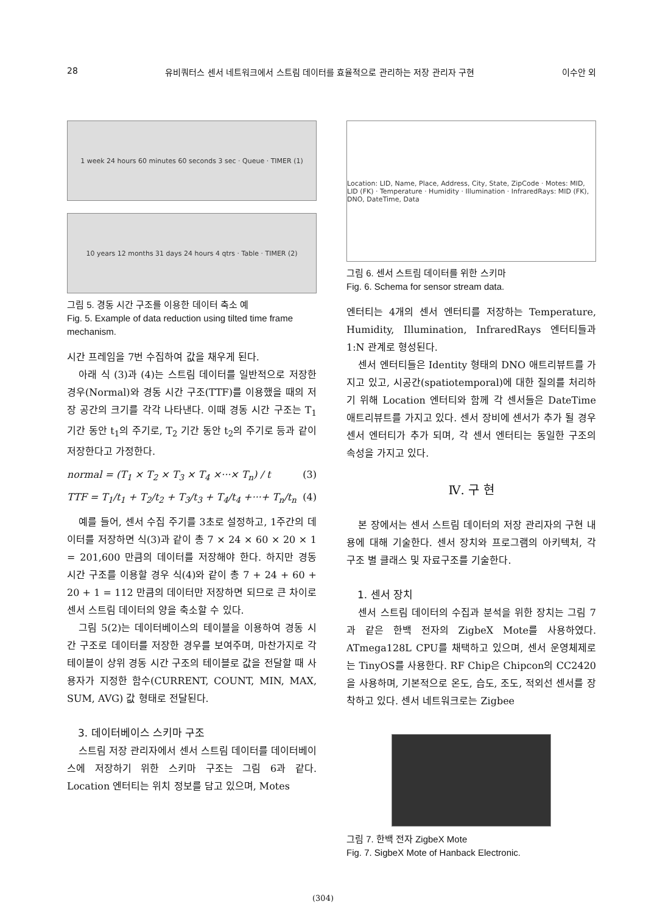28 유비쿼터스 센서 네트워크에서 스트림 데이터를 효율적으로 관리하는 저장 관리자 구현 이수안 외
1 week 24 hours 60 minutes 60 seconds 3 sec · Queue · TIMER (1)
10 years 12 months 31 days 24 hours 4 qtrs · Table · TIMER (2)
그림 5. 경동 시간 구조를 이용한 데이터 축소 예
Fig. 5. Example of data reduction using tilted time frame mechanism.
시간 프레임을 7번 수집하여 값을 채우게 된다.
아래 식 (3)과 (4)는 스트림 데이터를 일반적으로 저장한 경우(Normal)와 경동 시간 구조(TTF)를 이용했을 때의 저장 공간의 크기를 각각 나타낸다. 이때 경동 시간 구조는 T<sub>1</sub> 기간 동안 t<sub>1</sub>의 주기로, T<sub>2</sub> 기간 동안 t<sub>2</sub>의 주기로 등과 같이 저장한다고 가정한다.
normal = (T<sub>1</sub> × T<sub>2</sub> × T<sub>3</sub> × T<sub>4</sub> ×···× T<sub>n</sub>) / t (3)
TTF = T<sub>1</sub>/t<sub>1</sub> + T<sub>2</sub>/t<sub>2</sub> + T<sub>3</sub>/t<sub>3</sub> + T<sub>4</sub>/t<sub>4</sub> +···+ T<sub>n</sub>/t<sub>n</sub> (4)
예를 들어, 센서 수집 주기를 3초로 설정하고, 1주간의 데이터를 저장하면 식(3)과 같이 총 7 × 24 × 60 × 20 × 1 = 201,600 만큼의 데이터를 저장해야 한다. 하지만 경동 시간 구조를 이용할 경우 식(4)와 같이 총 7 + 24 + 60 + 20 + 1 = 112 만큼의 데이터만 저장하면 되므로 큰 차이로 센서 스트림 데이터의 양을 축소할 수 있다.
그림 5(2)는 데이터베이스의 테이블을 이용하여 경동 시간 구조로 데이터를 저장한 경우를 보여주며, 마찬가지로 각 테이블이 상위 경동 시간 구조의 테이블로 값을 전달할 때 사용자가 지정한 함수(CURRENT, COUNT, MIN, MAX, SUM, AVG) 값 형태로 전달된다.
3. 데이터베이스 스키마 구조
스트림 저장 관리자에서 센서 스트림 데이터를 데이터베이스에 저장하기 위한 스키마 구조는 그림 6과 같다. Location 엔터티는 위치 정보를 담고 있으며, Motes
Location: LID, Name, Place, Address, City, State, ZipCode · Motes: MID, LID (FK) · Temperature · Humidity · Illumination · InfraredRays: MID (FK), DNO, DateTime, Data
그림 6. 센서 스트림 데이터를 위한 스키마
Fig. 6. Schema for sensor stream data.
엔터티는 4개의 센서 엔터티를 저장하는 Temperature, Humidity, Illumination, InfraredRays 엔터티들과 1:N 관계로 형성된다.
센서 엔터티들은 Identity 형태의 DNO 애트리뷰트를 가지고 있고, 시공간(spatiotemporal)에 대한 질의를 처리하기 위해 Location 엔터티와 함께 각 센서들은 DateTime 애트리뷰트를 가지고 있다. 센서 장비에 센서가 추가 될 경우 센서 엔터티가 추가 되며, 각 센서 엔터티는 동일한 구조의 속성을 가지고 있다.
Ⅳ. 구 현
본 장에서는 센서 스트림 데이터의 저장 관리자의 구현 내용에 대해 기술한다. 센서 장치와 프로그램의 아키텍처, 각 구조 별 클래스 및 자료구조를 기술한다.
1. 센서 장치
센서 스트림 데이터의 수집과 분석을 위한 장치는 그림 7과 같은 한백 전자의 ZigbeX Mote를 사용하였다. ATmega128L CPU를 채택하고 있으며, 센서 운영체제로는 TinyOS를 사용한다. RF Chip은 Chipcon의 CC2420을 사용하며, 기본적으로 온도, 습도, 조도, 적외선 센서를 장착하고 있다. 센서 네트워크로는 Zigbee
그림 7. 한백 전자 ZigbeX Mote
Fig. 7. SigbeX Mote of Hanback Electronic.
(304)